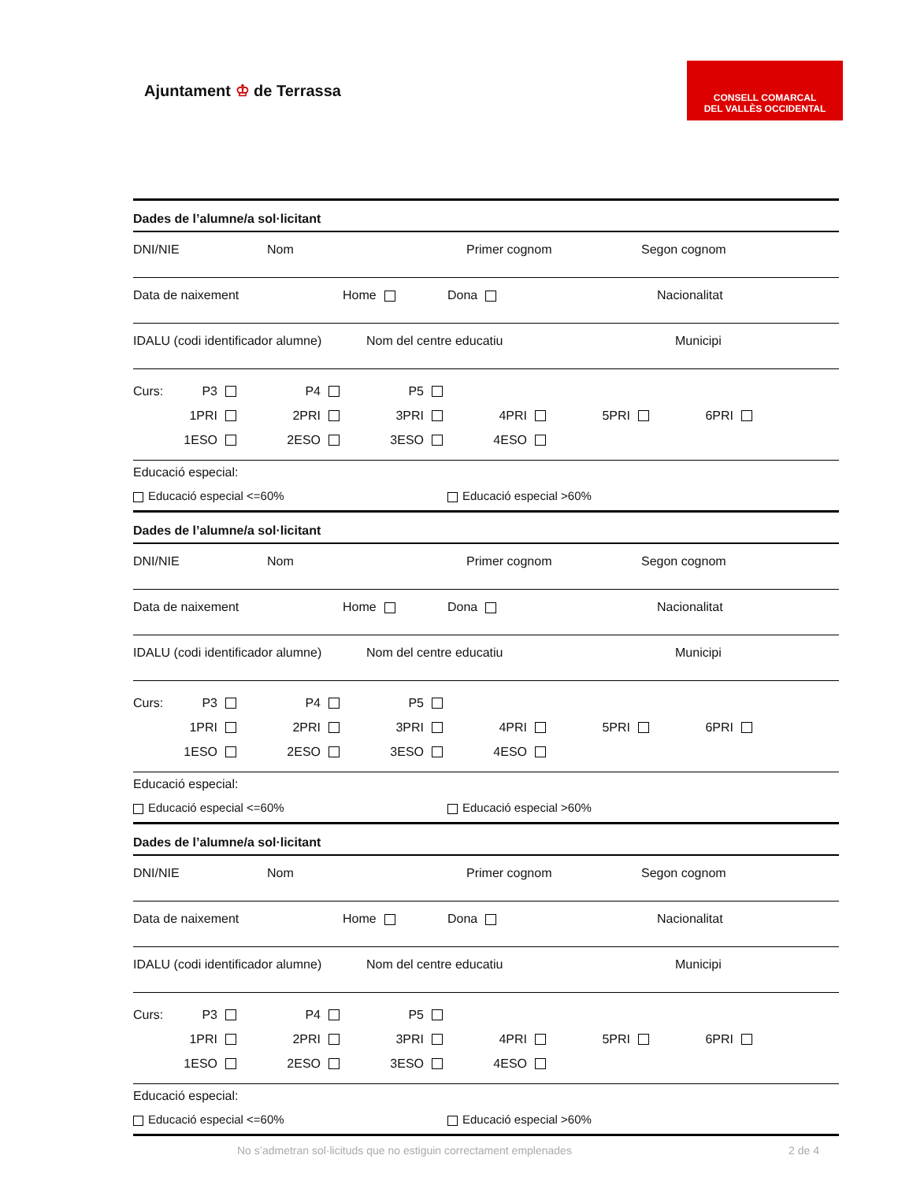Ajuntament ♔ de Terrassa
CONSELL COMARCAL
DEL VALLÈS OCCIDENTAL
Dades de l’alumne/a sol·licitant
DNI/NIE Nom Primer cognom Segon cognom
Data de naixement Home Dona Nacionalitat
IDALU (codi identificador alumne) Nom del centre educatiu Municipi
Curs: P3 P4 P5
1PRI 2PRI 3PRI 4PRI 5PRI 6PRI
1ESO 2ESO 3ESO 4ESO
Educació especial:
Educació especial <=60% Educació especial >60%
Dades de l’alumne/a sol·licitant
DNI/NIE Nom Primer cognom Segon cognom
Data de naixement Home Dona Nacionalitat
IDALU (codi identificador alumne) Nom del centre educatiu Municipi
Curs: P3 P4 P5
1PRI 2PRI 3PRI 4PRI 5PRI 6PRI
1ESO 2ESO 3ESO 4ESO
Educació especial:
Educació especial <=60% Educació especial >60%
Dades de l’alumne/a sol·licitant
DNI/NIE Nom Primer cognom Segon cognom
Data de naixement Home Dona Nacionalitat
IDALU (codi identificador alumne) Nom del centre educatiu Municipi
Curs: P3 P4 P5
1PRI 2PRI 3PRI 4PRI 5PRI 6PRI
1ESO 2ESO 3ESO 4ESO
Educació especial:
Educació especial <=60% Educació especial >60%
No s’admetran sol·licituds que no estiguin correctament emplenades 2 de 4